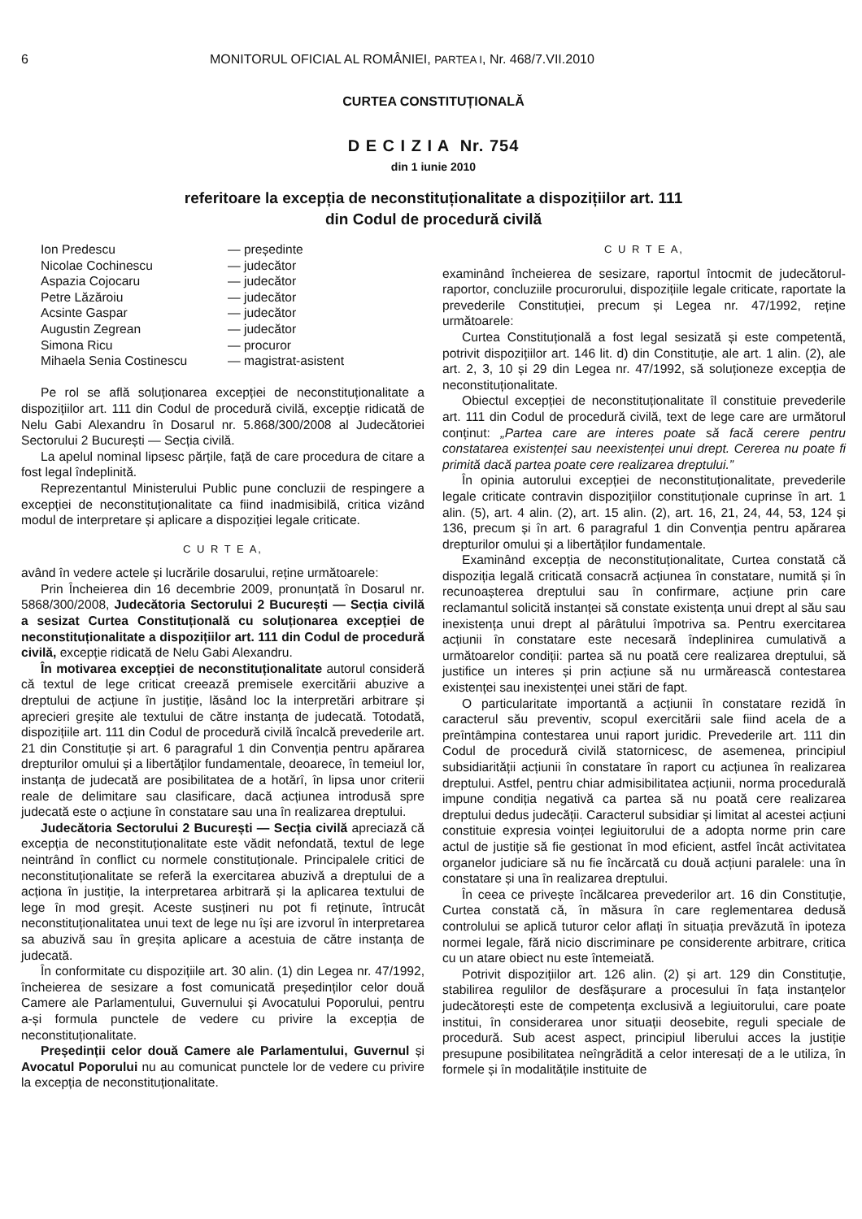6 MONITORUL OFICIAL AL ROMÂNIEI, PARTEA I, Nr. 468/7.VII.2010
CURTEA CONSTITUȚIONALĂ
D E C I Z I A Nr. 754
din 1 iunie 2010
referitoare la excepția de neconstituționalitate a dispozițiilor art. 111
din Codul de procedură civilă
| Ion Predescu | — președinte |
| Nicolae Cochinescu | — judecător |
| Aspazia Cojocaru | — judecător |
| Petre Lăzăroiu | — judecător |
| Acsinte Gaspar | — judecător |
| Augustin Zegrean | — judecător |
| Simona Ricu | — procuror |
| Mihaela Senia Costinescu | — magistrat-asistent |
Pe rol se află soluționarea excepției de neconstituționalitate a dispozițiilor art. 111 din Codul de procedură civilă, excepție ridicată de Nelu Gabi Alexandru în Dosarul nr. 5.868/300/2008 al Judecătoriei Sectorului 2 București — Secția civilă.
La apelul nominal lipsesc părțile, față de care procedura de citare a fost legal îndeplinită.
Reprezentantul Ministerului Public pune concluzii de respingere a excepției de neconstituționalitate ca fiind inadmisibilă, critica vizând modul de interpretare și aplicare a dispoziției legale criticate.
C U R T E A,
având în vedere actele și lucrările dosarului, reține următoarele:
Prin Încheierea din 16 decembrie 2009, pronunțată în Dosarul nr. 5868/300/2008, Judecătoria Sectorului 2 București — Secția civilă a sesizat Curtea Constituțională cu soluționarea excepției de neconstituționalitate a dispozițiilor art. 111 din Codul de procedură civilă, excepție ridicată de Nelu Gabi Alexandru.
În motivarea excepției de neconstituționalitate autorul consideră că textul de lege criticat creează premisele exercitării abuzive a dreptului de acțiune în justiție, lăsând loc la interpretări arbitrare și aprecieri greșite ale textului de către instanța de judecată. Totodată, dispozițiile art. 111 din Codul de procedură civilă încalcă prevederile art. 21 din Constituție și art. 6 paragraful 1 din Convenția pentru apărarea drepturilor omului și a libertăților fundamentale, deoarece, în temeiul lor, instanța de judecată are posibilitatea de a hotărî, în lipsa unor criterii reale de delimitare sau clasificare, dacă acțiunea introdusă spre judecată este o acțiune în constatare sau una în realizarea dreptului.
Judecătoria Sectorului 2 București — Secția civilă apreciază că excepția de neconstituționalitate este vădit nefondată, textul de lege neintrând în conflict cu normele constituționale. Principalele critici de neconstituționalitate se referă la exercitarea abuzivă a dreptului de a acționa în justiție, la interpretarea arbitrară și la aplicarea textului de lege în mod greșit. Aceste susțineri nu pot fi reținute, întrucât neconstituționalitatea unui text de lege nu își are izvorul în interpretarea sa abuzivă sau în greșita aplicare a acestuia de către instanța de judecată.
În conformitate cu dispozițiile art. 30 alin. (1) din Legea nr. 47/1992, încheierea de sesizare a fost comunicată președinților celor două Camere ale Parlamentului, Guvernului și Avocatului Poporului, pentru a-și formula punctele de vedere cu privire la excepția de neconstituționalitate.
Președinții celor două Camere ale Parlamentului, Guvernul și Avocatul Poporului nu au comunicat punctele lor de vedere cu privire la excepția de neconstituționalitate.
C U R T E A,
examinând încheierea de sesizare, raportul întocmit de judecătorul-raportor, concluziile procurorului, dispozițiile legale criticate, raportate la prevederile Constituției, precum și Legea nr. 47/1992, reține următoarele:
Curtea Constituțională a fost legal sesizată și este competentă, potrivit dispozițiilor art. 146 lit. d) din Constituție, ale art. 1 alin. (2), ale art. 2, 3, 10 și 29 din Legea nr. 47/1992, să soluționeze excepția de neconstituționalitate.
Obiectul excepției de neconstituționalitate îl constituie prevederile art. 111 din Codul de procedură civilă, text de lege care are următorul conținut: „Partea care are interes poate să facă cerere pentru constatarea existenței sau neexistenței unui drept. Cererea nu poate fi primită dacă partea poate cere realizarea dreptului.”
În opinia autorului excepției de neconstituționalitate, prevederile legale criticate contravin dispozițiilor constituționale cuprinse în art. 1 alin. (5), art. 4 alin. (2), art. 15 alin. (2), art. 16, 21, 24, 44, 53, 124 și 136, precum și în art. 6 paragraful 1 din Convenția pentru apărarea drepturilor omului și a libertăților fundamentale.
Examinând excepția de neconstituționalitate, Curtea constată că dispoziția legală criticată consacră acțiunea în constatare, numită și în recunoașterea dreptului sau în confirmare, acțiune prin care reclamantul solicită instanței să constate existența unui drept al său sau inexistența unui drept al pârâtului împotriva sa. Pentru exercitarea acțiunii în constatare este necesară îndeplinirea cumulativă a următoarelor condiții: partea să nu poată cere realizarea dreptului, să justifice un interes și prin acțiune să nu urmărească contestarea existenței sau inexistenței unei stări de fapt.
O particularitate importantă a acțiunii în constatare rezidă în caracterul său preventiv, scopul exercitării sale fiind acela de a preîntâmpina contestarea unui raport juridic. Prevederile art. 111 din Codul de procedură civilă statornicesc, de asemenea, principiul subsidiarității acțiunii în constatare în raport cu acțiunea în realizarea dreptului. Astfel, pentru chiar admisibilitatea acțiunii, norma procedurală impune condiția negativă ca partea să nu poată cere realizarea dreptului dedus judecății. Caracterul subsidiar și limitat al acestei acțiuni constituie expresia voinței legiuitorului de a adopta norme prin care actul de justiție să fie gestionat în mod eficient, astfel încât activitatea organelor judiciare să nu fie încărcată cu două acțiuni paralele: una în constatare și una în realizarea dreptului.
În ceea ce privește încălcarea prevederilor art. 16 din Constituție, Curtea constată că, în măsura în care reglementarea dedusă controlului se aplică tuturor celor aflați în situația prevăzută în ipoteza normei legale, fără nicio discriminare pe considerente arbitrare, critica cu un atare obiect nu este întemeiată.
Potrivit dispozițiilor art. 126 alin. (2) și art. 129 din Constituție, stabilirea regulilor de desfășurare a procesului în fața instanțelor judecătorești este de competența exclusivă a legiuitorului, care poate institui, în considerarea unor situații deosebite, reguli speciale de procedură. Sub acest aspect, principiul liberului acces la justiție presupune posibilitatea neîngrădită a celor interesați de a le utiliza, în formele și în modalitățile instituite de